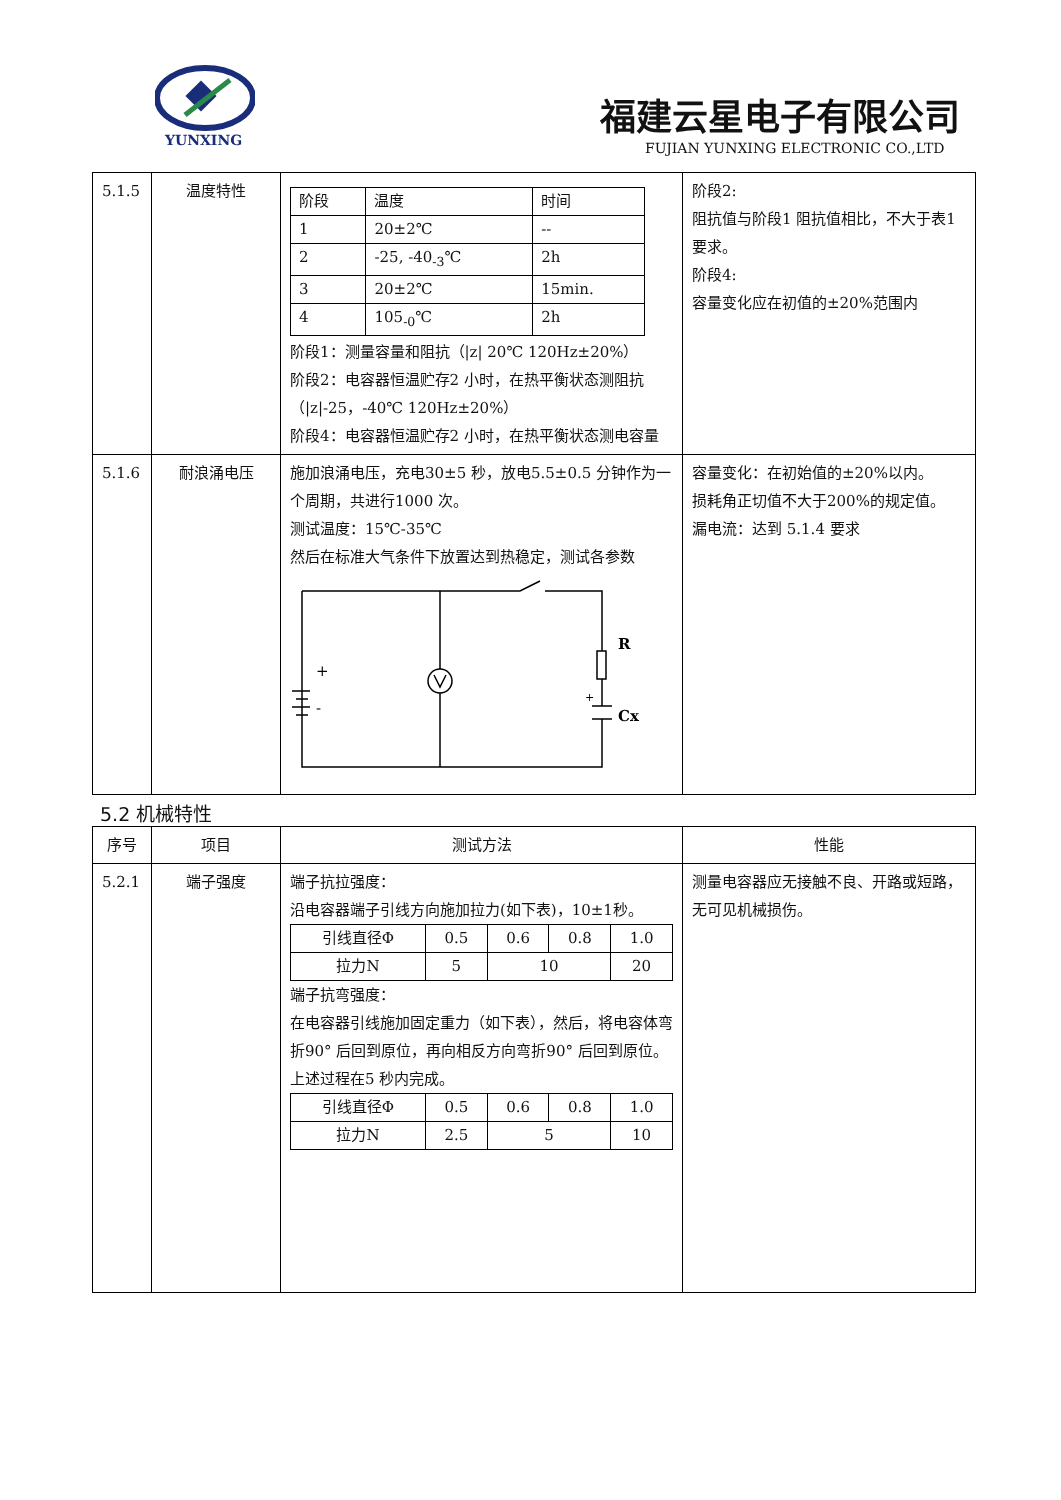YUNXING
福建云星电子有限公司
FUJIAN YUNXING ELECTRONIC CO.,LTD
| 5.1.5 | 温度特性 | / 阶段 / 温度 / 时间 / / 1 / 20±2℃ / -- / / 2 / -25, -40<sub>-3</sub>℃ / 2h / / 3 / 20±2℃ / 15min. / / 4 / 105<sub>-0</sub>℃ / 2h / 阶段1：测量容量和阻抗（/z/ 20℃ 120Hz±20%） 阶段2：电容器恒温贮存2 小时，在热平衡状态测阻抗（/z/-25，-40℃ 120Hz±20%） 阶段4：电容器恒温贮存2 小时，在热平衡状态测电容量 | 阶段2: 阻抗值与阶段1 阻抗值相比，不大于表1 要求。 阶段4: 容量变化应在初值的±20%范围内 |
| 5.1.6 | 耐浪涌电压 | 施加浪涌电压，充电30±5 秒，放电5.5±0.5 分钟作为一个周期，共进行1000 次。 测试温度：15℃-35℃ 然后在标准大气条件下放置达到热稳定，测试各参数 R Cx + - + | 容量变化：在初始值的±20%以内。 损耗角正切值不大于200%的规定值。 漏电流：达到 5.1.4 要求 |
5.2 机械特性
| 序号 | 项目 | 测试方法 | 性能 |
| --- | --- | --- | --- |
| 5.2.1 | 端子强度 | 端子抗拉强度： 沿电容器端子引线方向施加拉力(如下表)，10±1秒。 / 引线直径Φ / 0.5 / 0.6 / 0.8 / 1.0 / / 拉力N / 5 / 10 / / 20 / 端子抗弯强度： 在电容器引线施加固定重力（如下表），然后，将电容体弯折90° 后回到原位，再向相反方向弯折90° 后回到原位。 上述过程在5 秒内完成。 / 引线直径Φ / 0.5 / 0.6 / 0.8 / 1.0 / / 拉力N / 2.5 / 5 / / 10 / | 测量电容器应无接触不良、开路或短路，无可见机械损伤。 |